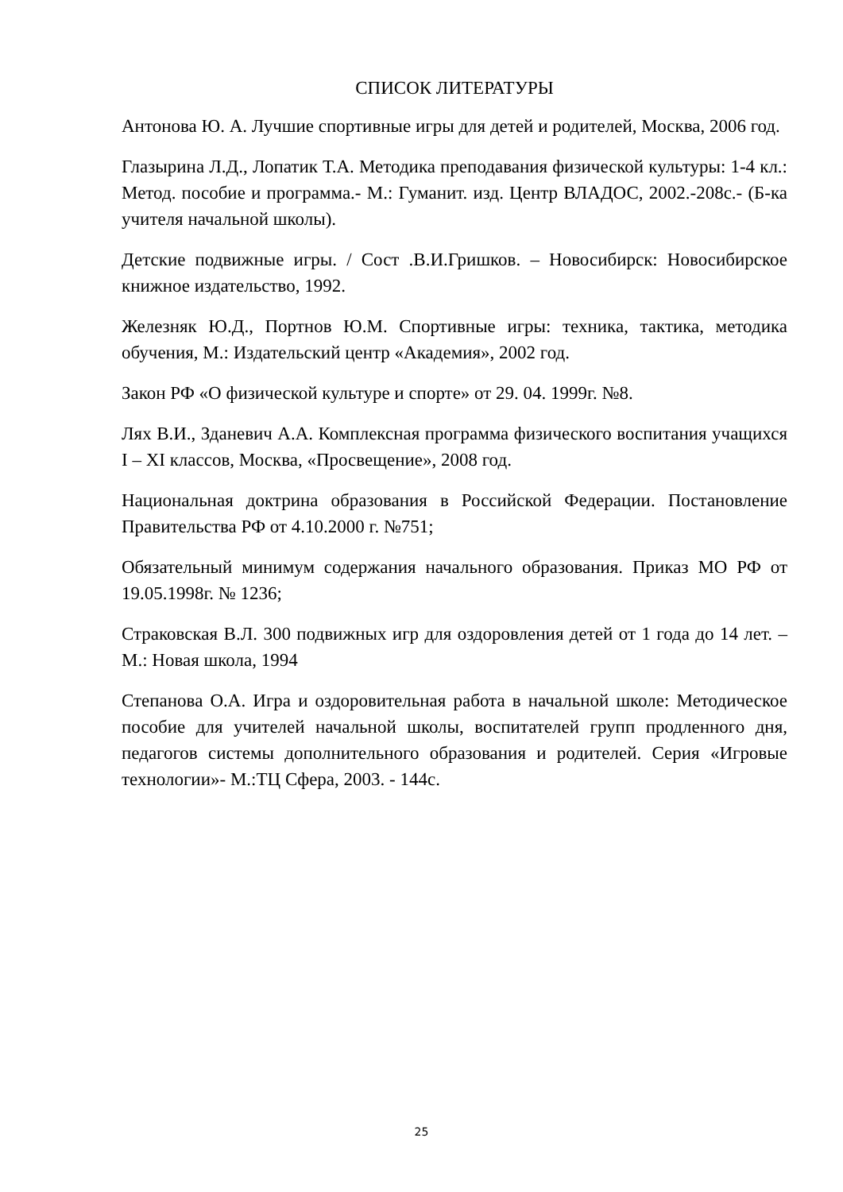СПИСОК ЛИТЕРАТУРЫ
Антонова Ю. А. Лучшие спортивные игры для детей и родителей, Москва, 2006 год.
Глазырина Л.Д., Лопатик Т.А. Методика преподавания физической культуры: 1-4 кл.: Метод. пособие и программа.- М.: Гуманит. изд. Центр ВЛАДОС, 2002.-208с.- (Б-ка учителя начальной школы).
Детские подвижные игры. / Сост .В.И.Гришков. – Новосибирск: Новосибирское книжное издательство, 1992.
Железняк Ю.Д., Портнов Ю.М. Спортивные игры: техника, тактика, методика обучения, М.: Издательский центр «Академия», 2002 год.
Закон РФ «О физической культуре и спорте» от 29. 04. 1999г. №8.
Лях В.И., Зданевич А.А. Комплексная программа физического воспитания учащихся I – XI классов, Москва, «Просвещение», 2008 год.
Национальная доктрина образования в Российской Федерации. Постановление Правительства РФ от 4.10.2000 г. №751;
Обязательный минимум содержания начального образования. Приказ МО РФ от 19.05.1998г. № 1236;
Страковская В.Л. 300 подвижных игр для оздоровления детей от 1 года до 14 лет. – М.: Новая школа, 1994
Степанова О.А. Игра и оздоровительная работа в начальной школе: Методическое пособие для учителей начальной школы, воспитателей групп продленного дня, педагогов системы дополнительного образования и родителей. Серия «Игровые технологии»- М.:ТЦ Сфера, 2003. - 144с.
25